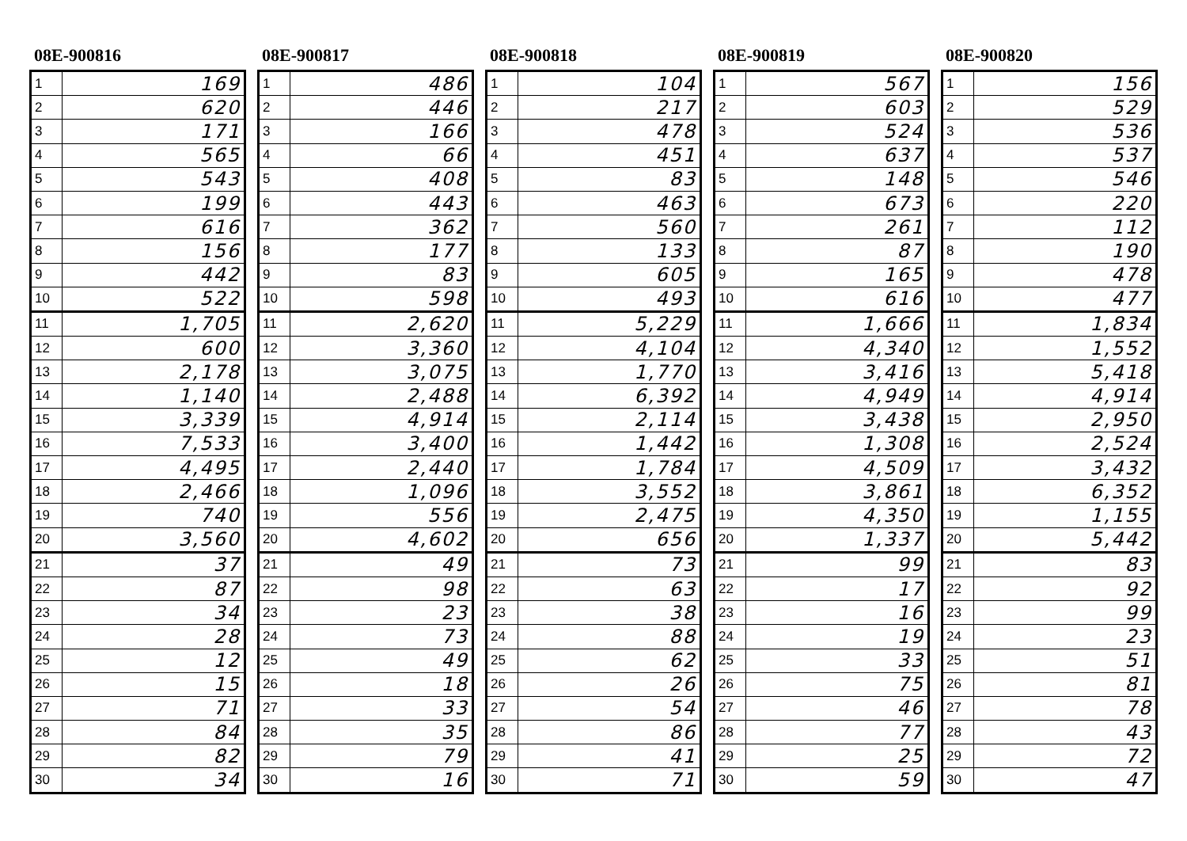08E-900816
| 1 | 169 |
| 2 | 620 |
| 3 | 171 |
| 4 | 565 |
| 5 | 543 |
| 6 | 199 |
| 7 | 616 |
| 8 | 156 |
| 9 | 442 |
| 10 | 522 |
| 11 | 1,705 |
| 12 | 600 |
| 13 | 2,178 |
| 14 | 1,140 |
| 15 | 3,339 |
| 16 | 7,533 |
| 17 | 4,495 |
| 18 | 2,466 |
| 19 | 740 |
| 20 | 3,560 |
| 21 | 37 |
| 22 | 87 |
| 23 | 34 |
| 24 | 28 |
| 25 | 12 |
| 26 | 15 |
| 27 | 71 |
| 28 | 84 |
| 29 | 82 |
| 30 | 34 |
08E-900817
| 1 | 486 |
| 2 | 446 |
| 3 | 166 |
| 4 | 66 |
| 5 | 408 |
| 6 | 443 |
| 7 | 362 |
| 8 | 177 |
| 9 | 83 |
| 10 | 598 |
| 11 | 2,620 |
| 12 | 3,360 |
| 13 | 3,075 |
| 14 | 2,488 |
| 15 | 4,914 |
| 16 | 3,400 |
| 17 | 2,440 |
| 18 | 1,096 |
| 19 | 556 |
| 20 | 4,602 |
| 21 | 49 |
| 22 | 98 |
| 23 | 23 |
| 24 | 73 |
| 25 | 49 |
| 26 | 18 |
| 27 | 33 |
| 28 | 35 |
| 29 | 79 |
| 30 | 16 |
08E-900818
| 1 | 104 |
| 2 | 217 |
| 3 | 478 |
| 4 | 451 |
| 5 | 83 |
| 6 | 463 |
| 7 | 560 |
| 8 | 133 |
| 9 | 605 |
| 10 | 493 |
| 11 | 5,229 |
| 12 | 4,104 |
| 13 | 1,770 |
| 14 | 6,392 |
| 15 | 2,114 |
| 16 | 1,442 |
| 17 | 1,784 |
| 18 | 3,552 |
| 19 | 2,475 |
| 20 | 656 |
| 21 | 73 |
| 22 | 63 |
| 23 | 38 |
| 24 | 88 |
| 25 | 62 |
| 26 | 26 |
| 27 | 54 |
| 28 | 86 |
| 29 | 41 |
| 30 | 71 |
08E-900819
| 1 | 567 |
| 2 | 603 |
| 3 | 524 |
| 4 | 637 |
| 5 | 148 |
| 6 | 673 |
| 7 | 261 |
| 8 | 87 |
| 9 | 165 |
| 10 | 616 |
| 11 | 1,666 |
| 12 | 4,340 |
| 13 | 3,416 |
| 14 | 4,949 |
| 15 | 3,438 |
| 16 | 1,308 |
| 17 | 4,509 |
| 18 | 3,861 |
| 19 | 4,350 |
| 20 | 1,337 |
| 21 | 99 |
| 22 | 17 |
| 23 | 16 |
| 24 | 19 |
| 25 | 33 |
| 26 | 75 |
| 27 | 46 |
| 28 | 77 |
| 29 | 25 |
| 30 | 59 |
08E-900820
| 1 | 156 |
| 2 | 529 |
| 3 | 536 |
| 4 | 537 |
| 5 | 546 |
| 6 | 220 |
| 7 | 112 |
| 8 | 190 |
| 9 | 478 |
| 10 | 477 |
| 11 | 1,834 |
| 12 | 1,552 |
| 13 | 5,418 |
| 14 | 4,914 |
| 15 | 2,950 |
| 16 | 2,524 |
| 17 | 3,432 |
| 18 | 6,352 |
| 19 | 1,155 |
| 20 | 5,442 |
| 21 | 83 |
| 22 | 92 |
| 23 | 99 |
| 24 | 23 |
| 25 | 51 |
| 26 | 81 |
| 27 | 78 |
| 28 | 43 |
| 29 | 72 |
| 30 | 47 |